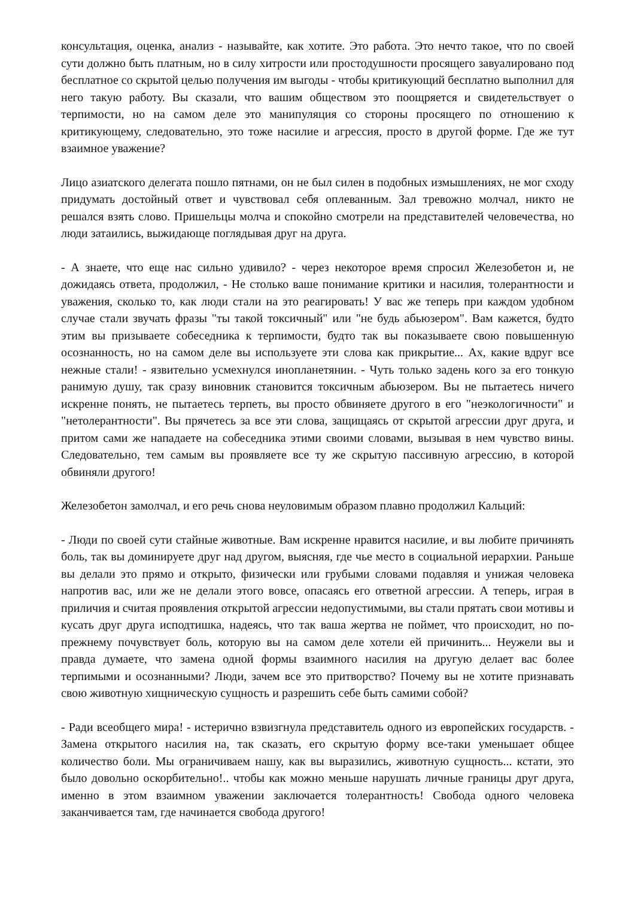консультация, оценка, анализ - называйте, как хотите. Это работа. Это нечто такое, что по своей сути должно быть платным, но в силу хитрости или простодушности просящего завуалировано под бесплатное со скрытой целью получения им выгоды - чтобы критикующий бесплатно выполнил для него такую работу. Вы сказали, что вашим обществом это поощряется и свидетельствует о терпимости, но на самом деле это манипуляция со стороны просящего по отношению к критикующему, следовательно, это тоже насилие и агрессия, просто в другой форме. Где же тут взаимное уважение?
Лицо азиатского делегата пошло пятнами, он не был силен в подобных измышлениях, не мог сходу придумать достойный ответ и чувствовал себя оплеванным. Зал тревожно молчал, никто не решался взять слово. Пришельцы молча и спокойно смотрели на представителей человечества, но люди затаились, выжидающе поглядывая друг на друга.
- А знаете, что еще нас сильно удивило? - через некоторое время спросил Железобетон и, не дожидаясь ответа, продолжил, - Не столько ваше понимание критики и насилия, толерантности и уважения, сколько то, как люди стали на это реагировать! У вас же теперь при каждом удобном случае стали звучать фразы "ты такой токсичный" или "не будь абьюзером". Вам кажется, будто этим вы призываете собеседника к терпимости, будто так вы показываете свою повышенную осознанность, но на самом деле вы используете эти слова как прикрытие... Ах, какие вдруг все нежные стали! - язвительно усмехнулся инопланетянин. - Чуть только задень кого за его тонкую ранимую душу, так сразу виновник становится токсичным абьюзером. Вы не пытаетесь ничего искренне понять, не пытаетесь терпеть, вы просто обвиняете другого в его "неэкологичности" и "нетолерантности". Вы прячетесь за все эти слова, защищаясь от скрытой агрессии друг друга, и притом сами же нападаете на собеседника этими своими словами, вызывая в нем чувство вины. Следовательно, тем самым вы проявляете все ту же скрытую пассивную агрессию, в которой обвиняли другого!
Железобетон замолчал, и его речь снова неуловимым образом плавно продолжил Кальций:
- Люди по своей сути стайные животные. Вам искренне нравится насилие, и вы любите причинять боль, так вы доминируете друг над другом, выясняя, где чье место в социальной иерархии. Раньше вы делали это прямо и открыто, физически или грубыми словами подавляя и унижая человека напротив вас, или же не делали этого вовсе, опасаясь его ответной агрессии. А теперь, играя в приличия и считая проявления открытой агрессии недопустимыми, вы стали прятать свои мотивы и кусать друг друга исподтишка, надеясь, что так ваша жертва не поймет, что происходит, но по-прежнему почувствует боль, которую вы на самом деле хотели ей причинить... Неужели вы и правда думаете, что замена одной формы взаимного насилия на другую делает вас более терпимыми и осознанными? Люди, зачем все это притворство? Почему вы не хотите признавать свою животную хищническую сущность и разрешить себе быть самими собой?
- Ради всеобщего мира! - истерично взвизгнула представитель одного из европейских государств. - Замена открытого насилия на, так сказать, его скрытую форму все-таки уменьшает общее количество боли. Мы ограничиваем нашу, как вы выразились, животную сущность... кстати, это было довольно оскорбительно!.. чтобы как можно меньше нарушать личные границы друг друга, именно в этом взаимном уважении заключается толерантность! Свобода одного человека заканчивается там, где начинается свобода другого!